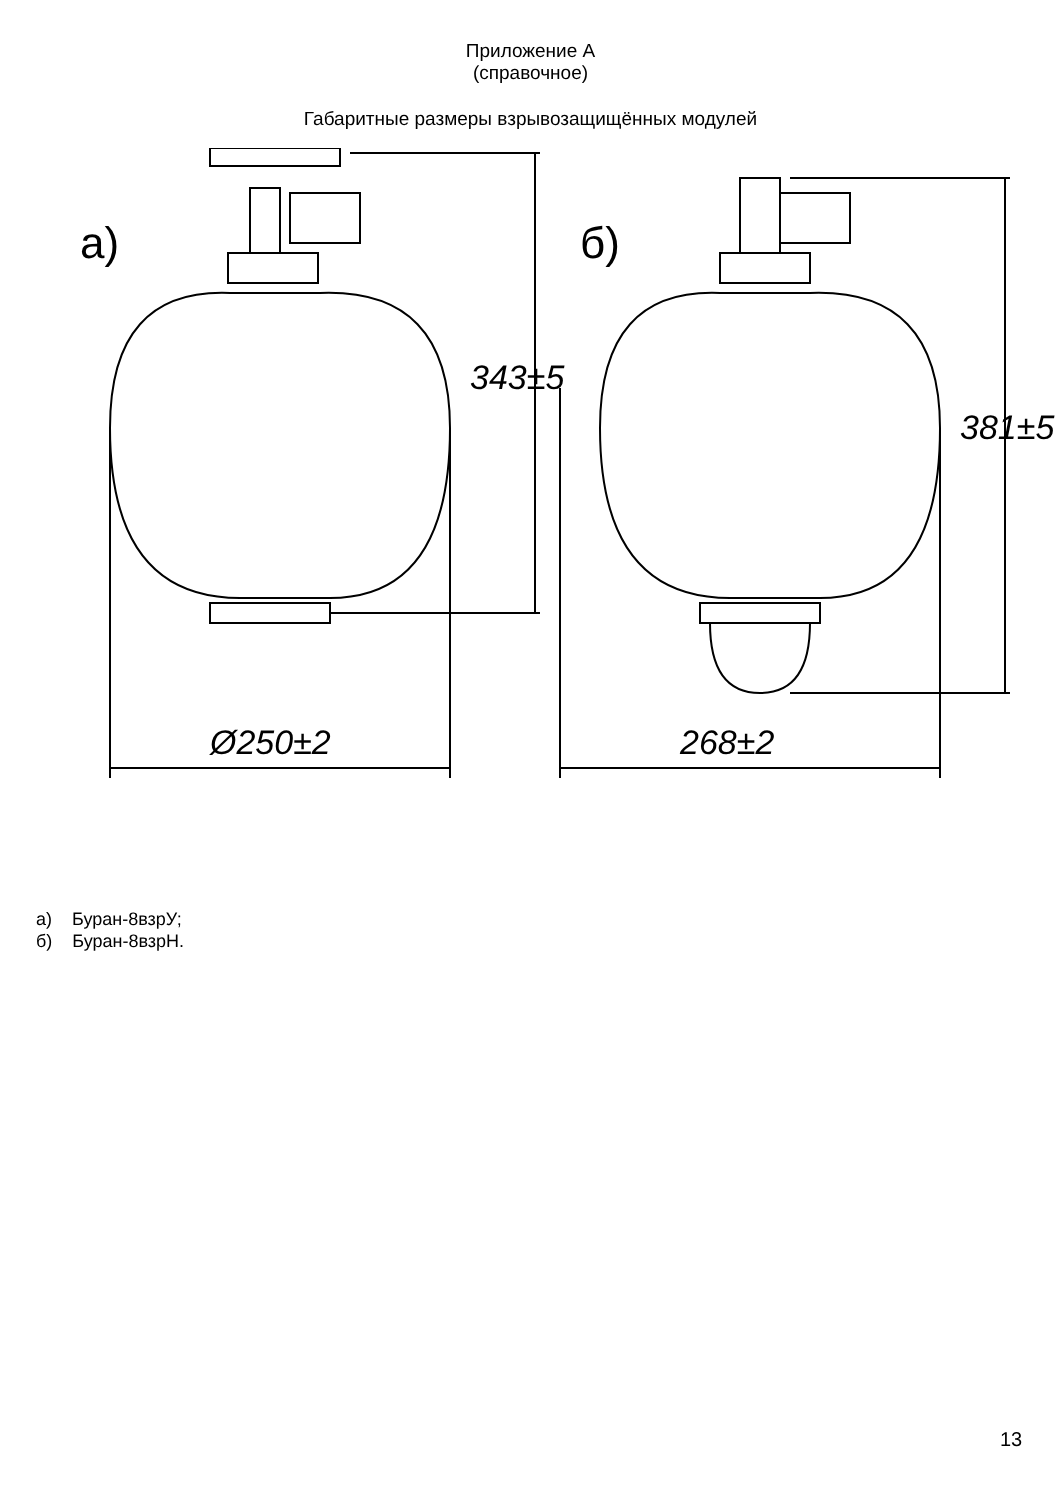Приложение А
(справочное)
Габаритные размеры взрывозащищённых модулей
а) б)
343±5
381±5
Ø250±2 268±2
а) Буран-8взрУ;
б) Буран-8взрН.
13